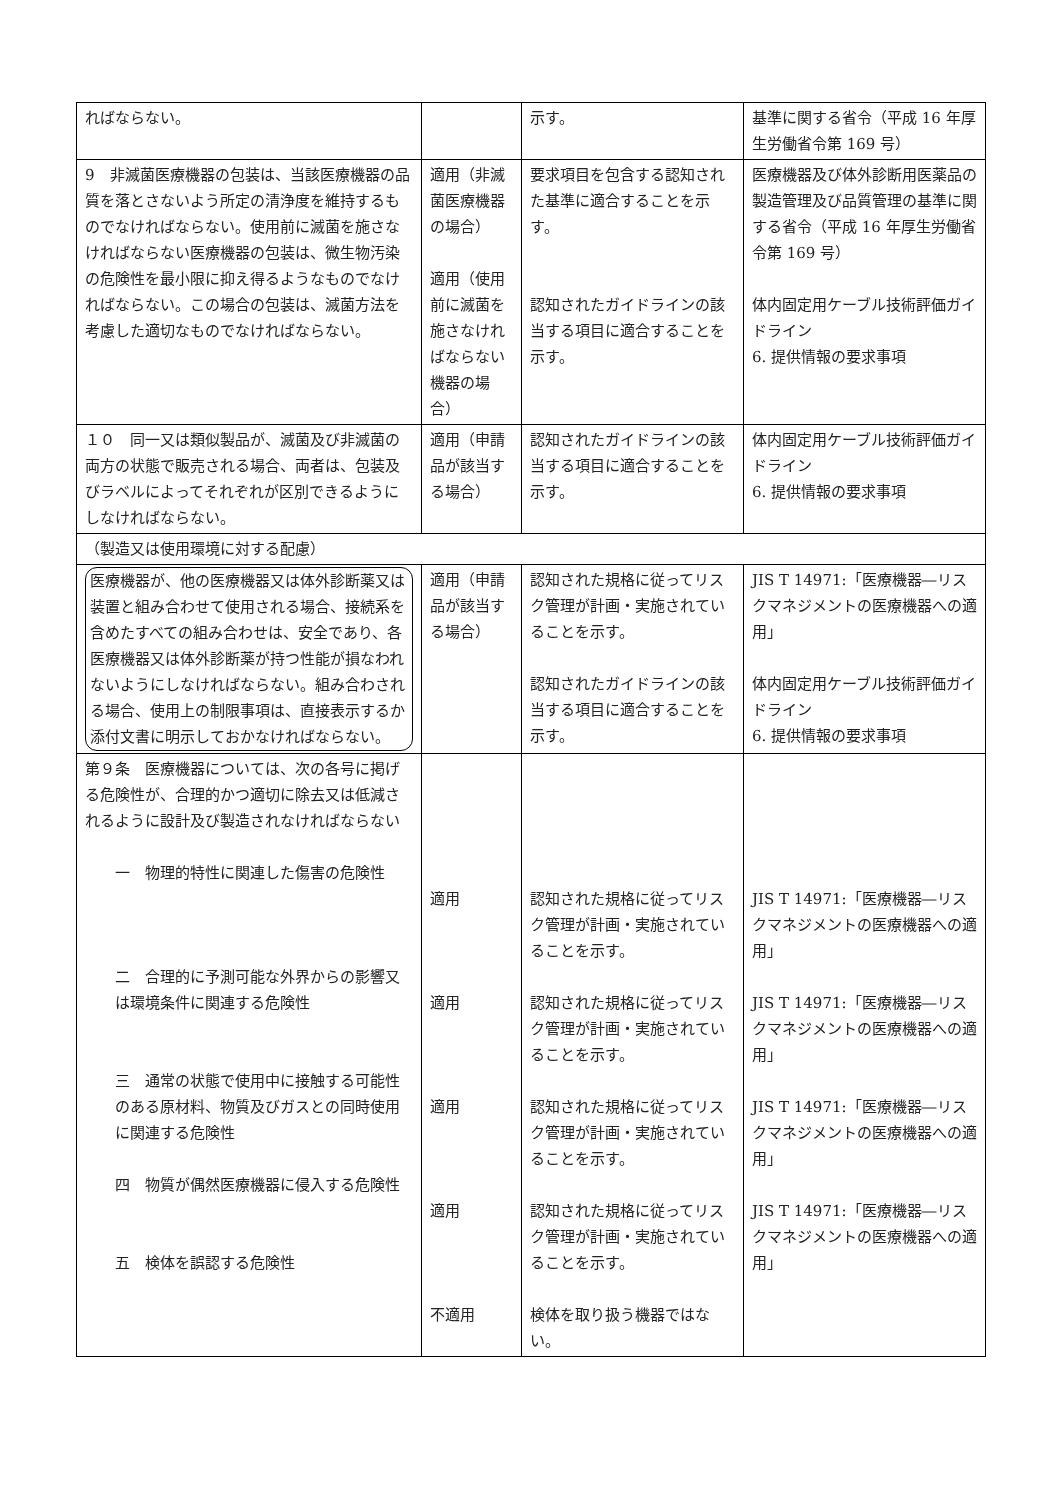| ればならない。 | | 示す。 | 基準に関する省令（平成 16 年厚生労働省令第 169 号） |
| 9 非滅菌医療機器の包装は、当該医療機器の品質を落とさないよう所定の清浄度を維持するものでなければならない。使用前に滅菌を施さなければならない医療機器の包装は、微生物汚染の危険性を最小限に抑え得るようなものでなければならない。この場合の包装は、滅菌方法を考慮した適切なものでなければならない。 | 適用（非滅菌医療機器の場合） 適用（使用前に滅菌を施さなければならない機器の場合） | 要求項目を包含する認知された基準に適合することを示す。 認知されたガイドラインの該当する項目に適合することを示す。 | 医療機器及び体外診断用医薬品の製造管理及び品質管理の基準に関する省令（平成 16 年厚生労働省令第 169 号） 体内固定用ケーブル技術評価ガイドライン 6. 提供情報の要求事項 |
| １０ 同一又は類似製品が、滅菌及び非滅菌の両方の状態で販売される場合、両者は、包装及びラベルによってそれぞれが区別できるようにしなければならない。 | 適用（申請品が該当する場合） | 認知されたガイドラインの該当する項目に適合することを示す。 | 体内固定用ケーブル技術評価ガイドライン 6. 提供情報の要求事項 |
| （製造又は使用環境に対する配慮） | | | |
| 医療機器が、他の医療機器又は体外診断薬又は装置と組み合わせて使用される場合、接続系を含めたすべての組み合わせは、安全であり、各医療機器又は体外診断薬が持つ性能が損なわれないようにしなければならない。組み合わされる場合、使用上の制限事項は、直接表示するか添付文書に明示しておかなければならない。 | 適用（申請品が該当する場合） | 認知された規格に従ってリスク管理が計画・実施されていることを示す。 認知されたガイドラインの該当する項目に適合することを示す。 | JIS T 14971:「医療機器―リスクマネジメントの医療機器への適用」 体内固定用ケーブル技術評価ガイドライン 6. 提供情報の要求事項 |
| 第９条 医療機器については、次の各号に掲げる危険性が、合理的かつ適切に除去又は低減されるように設計及び製造されなければならない 一 物理的特性に関連した傷害の危険性 二 合理的に予測可能な外界からの影響又は環境条件に関連する危険性 三 通常の状態で使用中に接触する可能性のある原材料、物質及びガスとの同時使用に関連する危険性 四 物質が偶然医療機器に侵入する危険性 五 検体を誤認する危険性 | 適用 適用 適用 適用 不適用 | 認知された規格に従ってリスク管理が計画・実施されていることを示す。 認知された規格に従ってリスク管理が計画・実施されていることを示す。 認知された規格に従ってリスク管理が計画・実施されていることを示す。 認知された規格に従ってリスク管理が計画・実施されていることを示す。 検体を取り扱う機器ではない。 | JIS T 14971:「医療機器―リスクマネジメントの医療機器への適用」 JIS T 14971:「医療機器―リスクマネジメントの医療機器への適用」 JIS T 14971:「医療機器―リスクマネジメントの医療機器への適用」 JIS T 14971:「医療機器―リスクマネジメントの医療機器への適用」 |